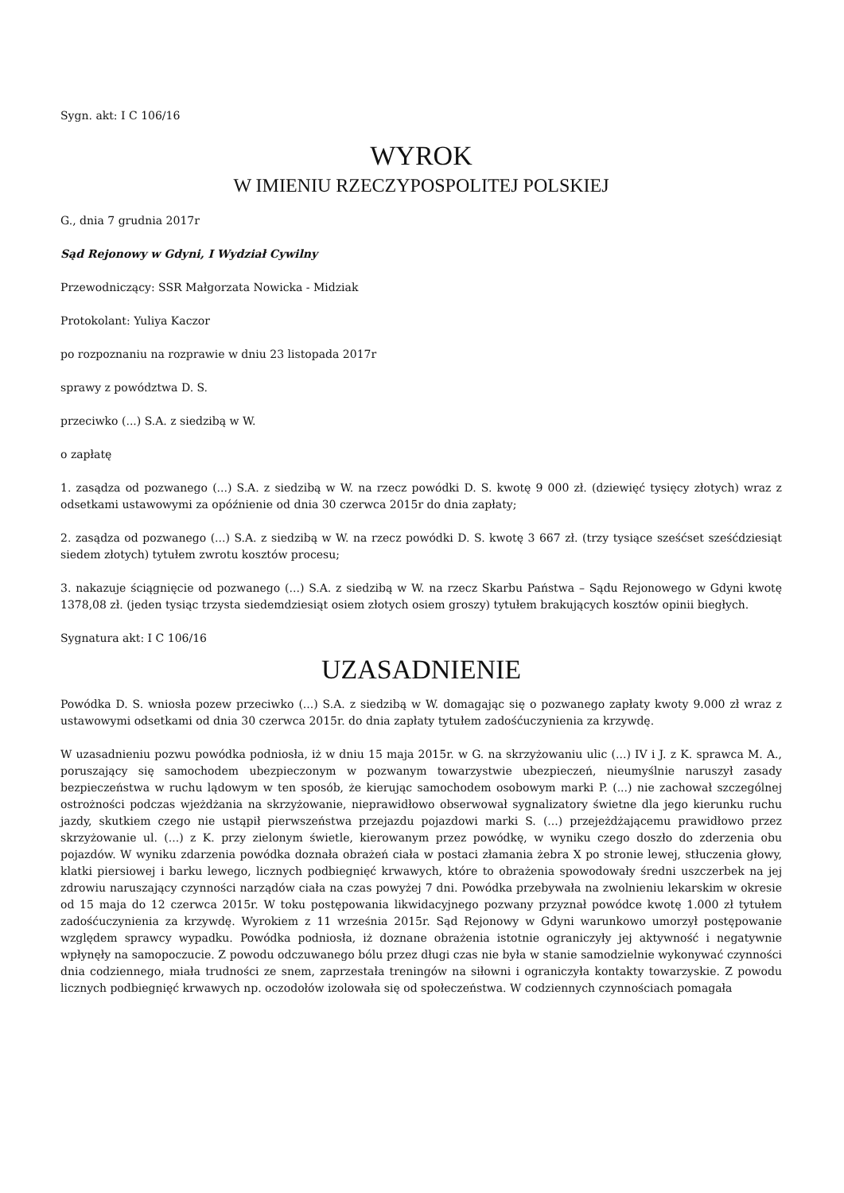Sygn. akt: I C 106/16
WYROK
W IMIENIU RZECZYPOSPOLITEJ POLSKIEJ
G., dnia 7 grudnia 2017r
Sąd Rejonowy w Gdyni, I Wydział Cywilny
Przewodniczący: SSR Małgorzata Nowicka - Midziak
Protokolant: Yuliya Kaczor
po rozpoznaniu na rozprawie w dniu 23 listopada 2017r
sprawy z powództwa D. S.
przeciwko (...) S.A. z siedzibą w W.
o zapłatę
1. zasądza od pozwanego (...) S.A. z siedzibą w W. na rzecz powódki D. S. kwotę 9 000 zł. (dziewięć tysięcy złotych) wraz z odsetkami ustawowymi za opóźnienie od dnia 30 czerwca 2015r do dnia zapłaty;
2. zasądza od pozwanego (...) S.A. z siedzibą w W. na rzecz powódki D. S. kwotę 3 667 zł. (trzy tysiące sześćset sześćdziesiąt siedem złotych) tytułem zwrotu kosztów procesu;
3. nakazuje ściągnięcie od pozwanego (...) S.A. z siedzibą w W. na rzecz Skarbu Państwa – Sądu Rejonowego w Gdyni kwotę 1378,08 zł. (jeden tysiąc trzysta siedemdziesiąt osiem złotych osiem groszy) tytułem brakujących kosztów opinii biegłych.
Sygnatura akt: I C 106/16
UZASADNIENIE
Powódka D. S. wniosła pozew przeciwko (...) S.A. z siedzibą w W. domagając się o pozwanego zapłaty kwoty 9.000 zł wraz z ustawowymi odsetkami od dnia 30 czerwca 2015r. do dnia zapłaty tytułem zadośćuczynienia za krzywdę.
W uzasadnieniu pozwu powódka podniosła, iż w dniu 15 maja 2015r. w G. na skrzyżowaniu ulic (...) IV i J. z K. sprawca M. A., poruszający się samochodem ubezpieczonym w pozwanym towarzystwie ubezpieczeń, nieumyślnie naruszył zasady bezpieczeństwa w ruchu lądowym w ten sposób, że kierując samochodem osobowym marki P. (...) nie zachował szczególnej ostrożności podczas wjeżdżania na skrzyżowanie, nieprawidłowo obserwował sygnalizatory świetne dla jego kierunku ruchu jazdy, skutkiem czego nie ustąpił pierwszeństwa przejazdu pojazdowi marki S. (...) przejeżdżającemu prawidłowo przez skrzyżowanie ul. (...) z K. przy zielonym świetle, kierowanym przez powódkę, w wyniku czego doszło do zderzenia obu pojazdów. W wyniku zdarzenia powódka doznała obrażeń ciała w postaci złamania żebra X po stronie lewej, stłuczenia głowy, klatki piersiowej i barku lewego, licznych podbiegnięć krwawych, które to obrażenia spowodowały średni uszczerbek na jej zdrowiu naruszający czynności narządów ciała na czas powyżej 7 dni. Powódka przebywała na zwolnieniu lekarskim w okresie od 15 maja do 12 czerwca 2015r. W toku postępowania likwidacyjnego pozwany przyznał powódce kwotę 1.000 zł tytułem zadośćuczynienia za krzywdę. Wyrokiem z 11 września 2015r. Sąd Rejonowy w Gdyni warunkowo umorzył postępowanie względem sprawcy wypadku. Powódka podniosła, iż doznane obrażenia istotnie ograniczyły jej aktywność i negatywnie wpłynęły na samopoczucie. Z powodu odczuwanego bólu przez długi czas nie była w stanie samodzielnie wykonywać czynności dnia codziennego, miała trudności ze snem, zaprzestała treningów na siłowni i ograniczyła kontakty towarzyskie. Z powodu licznych podbiegnięć krwawych np. oczodołów izolowała się od społeczeństwa. W codziennych czynnościach pomagała